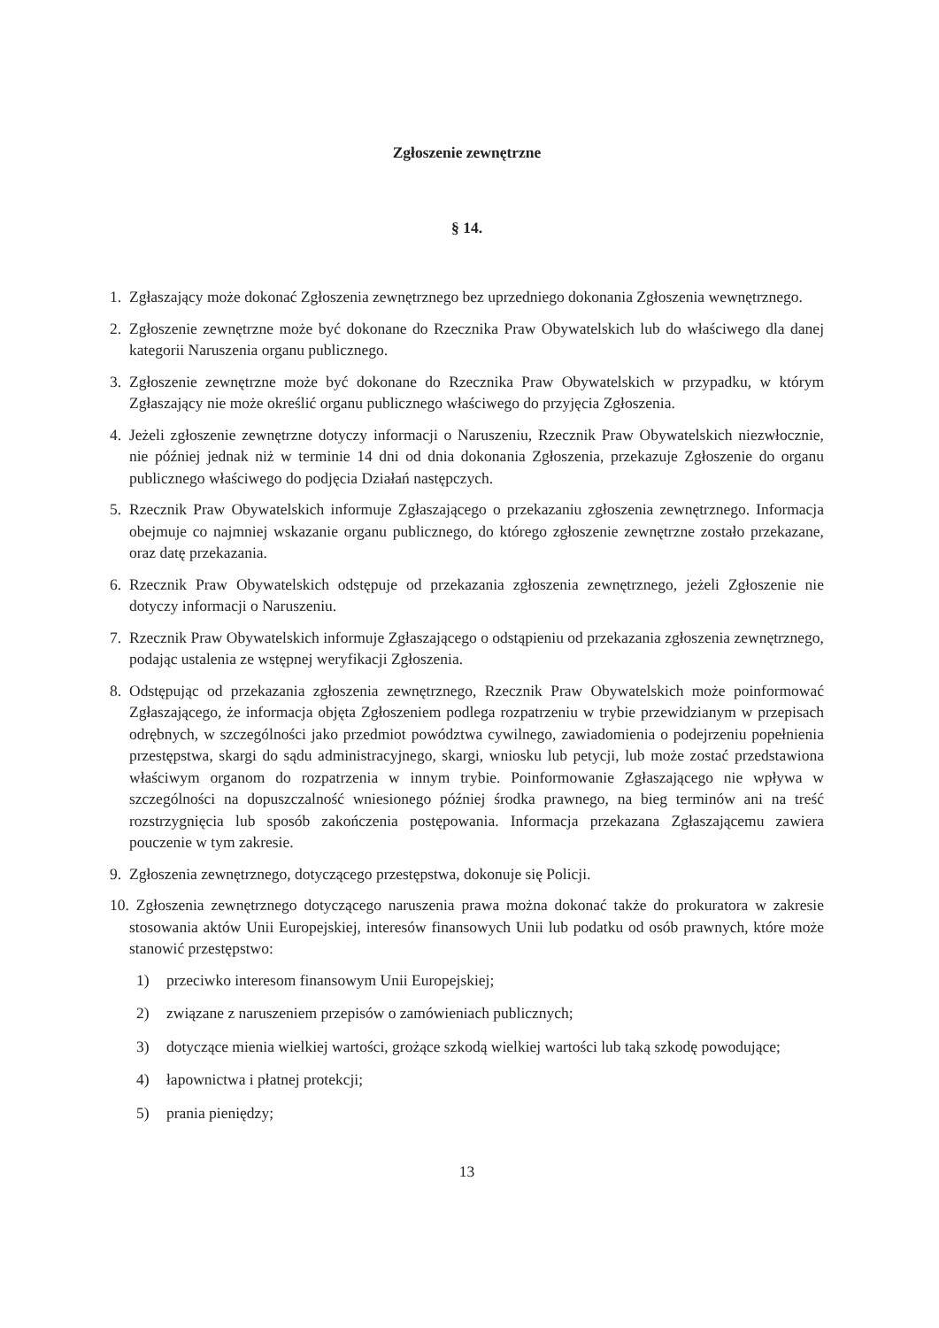Zgłoszenie zewnętrzne
§ 14.
1. Zgłaszający może dokonać Zgłoszenia zewnętrznego bez uprzedniego dokonania Zgłoszenia wewnętrznego.
2. Zgłoszenie zewnętrzne może być dokonane do Rzecznika Praw Obywatelskich lub do właściwego dla danej kategorii Naruszenia organu publicznego.
3. Zgłoszenie zewnętrzne może być dokonane do Rzecznika Praw Obywatelskich w przypadku, w którym Zgłaszający nie może określić organu publicznego właściwego do przyjęcia Zgłoszenia.
4. Jeżeli zgłoszenie zewnętrzne dotyczy informacji o Naruszeniu, Rzecznik Praw Obywatelskich niezwłocznie, nie później jednak niż w terminie 14 dni od dnia dokonania Zgłoszenia, przekazuje Zgłoszenie do organu publicznego właściwego do podjęcia Działań następczych.
5. Rzecznik Praw Obywatelskich informuje Zgłaszającego o przekazaniu zgłoszenia zewnętrznego. Informacja obejmuje co najmniej wskazanie organu publicznego, do którego zgłoszenie zewnętrzne zostało przekazane, oraz datę przekazania.
6. Rzecznik Praw Obywatelskich odstępuje od przekazania zgłoszenia zewnętrznego, jeżeli Zgłoszenie nie dotyczy informacji o Naruszeniu.
7. Rzecznik Praw Obywatelskich informuje Zgłaszającego o odstąpieniu od przekazania zgłoszenia zewnętrznego, podając ustalenia ze wstępnej weryfikacji Zgłoszenia.
8. Odstępując od przekazania zgłoszenia zewnętrznego, Rzecznik Praw Obywatelskich może poinformować Zgłaszającego, że informacja objęta Zgłoszeniem podlega rozpatrzeniu w trybie przewidzianym w przepisach odrębnych, w szczególności jako przedmiot powództwa cywilnego, zawiadomienia o podejrzeniu popełnienia przestępstwa, skargi do sądu administracyjnego, skargi, wniosku lub petycji, lub może zostać przedstawiona właściwym organom do rozpatrzenia w innym trybie. Poinformowanie Zgłaszającego nie wpływa w szczególności na dopuszczalność wniesionego później środka prawnego, na bieg terminów ani na treść rozstrzygnięcia lub sposób zakończenia postępowania. Informacja przekazana Zgłaszającemu zawiera pouczenie w tym zakresie.
9. Zgłoszenia zewnętrznego, dotyczącego przestępstwa, dokonuje się Policji.
10. Zgłoszenia zewnętrznego dotyczącego naruszenia prawa można dokonać także do prokuratora w zakresie stosowania aktów Unii Europejskiej, interesów finansowych Unii lub podatku od osób prawnych, które może stanowić przestępstwo:
1) przeciwko interesom finansowym Unii Europejskiej;
2) związane z naruszeniem przepisów o zamówieniach publicznych;
3) dotyczące mienia wielkiej wartości, grożące szkodą wielkiej wartości lub taką szkodę powodujące;
4) łapownictwa i płatnej protekcji;
5) prania pieniędzy;
13